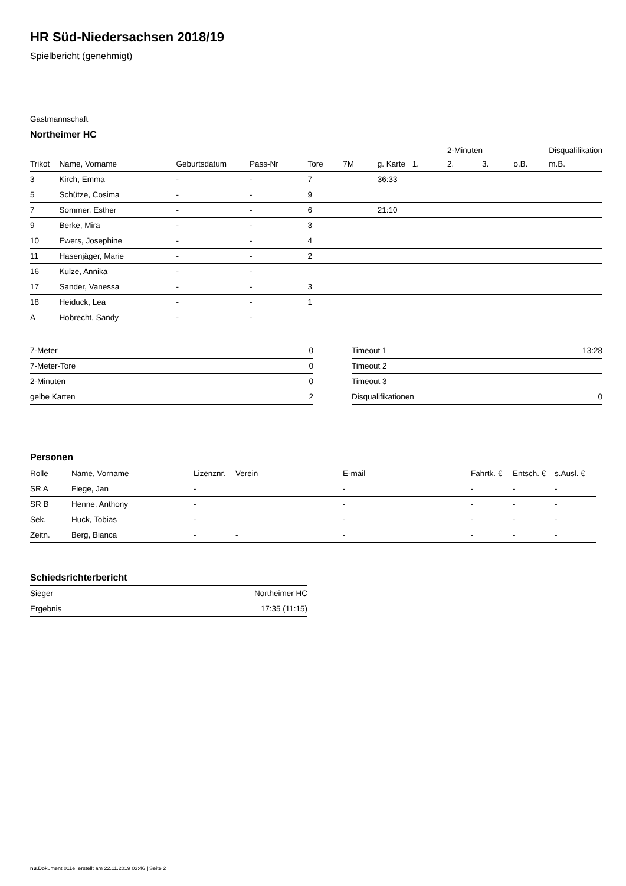HR Süd-Niedersachsen 2018/19
Spielbericht (genehmigt)
Gastmannschaft
Northeimer HC
| | | | | | | | | 2-Minuten | | | Disqualifikation |
| --- | --- | --- | --- | --- | --- | --- | --- | --- | --- | --- | --- |
| Trikot | Name, Vorname | Geburtsdatum | Pass-Nr | Tore | 7M | g. Karte | 1. | 2. | 3. | o.B. | m.B. |
| 3 | Kirch, Emma | - | - | 7 | | 36:33 | | | | | |
| 5 | Schütze, Cosima | - | - | 9 | | | | | | | |
| 7 | Sommer, Esther | - | - | 6 | | 21:10 | | | | | |
| 9 | Berke, Mira | - | - | 3 | | | | | | | |
| 10 | Ewers, Josephine | - | - | 4 | | | | | | | |
| 11 | Hasenjäger, Marie | - | - | 2 | | | | | | | |
| 16 | Kulze, Annika | - | - | | | | | | | | |
| 17 | Sander, Vanessa | - | - | 3 | | | | | | | |
| 18 | Heiduck, Lea | - | - | 1 | | | | | | | |
| A | Hobrecht, Sandy | - | - | | | | | | | | |
| 7-Meter | 0 |
| 7-Meter-Tore | 0 |
| 2-Minuten | 0 |
| gelbe Karten | 2 |
| Timeout 1 | 13:28 |
| Timeout 2 | |
| Timeout 3 | |
| Disqualifikationen | 0 |
Personen
| Rolle | Name, Vorname | Lizenznr. | Verein | E-mail | Fahrtk. € | Entsch. € | s.Ausl. € |
| --- | --- | --- | --- | --- | --- | --- | --- |
| SR A | Fiege, Jan | - | | - | - | - | - |
| SR B | Henne, Anthony | - | | - | - | - | - |
| Sek. | Huck, Tobias | - | | - | - | - | - |
| Zeitn. | Berg, Bianca | - | - | - | - | - | - |
Schiedsrichterbericht
| Sieger | Northeimer HC |
| Ergebnis | 17:35 (11:15) |
nu.Dokument 011e, erstellt am 22.11.2019 03:46 | Seite 2